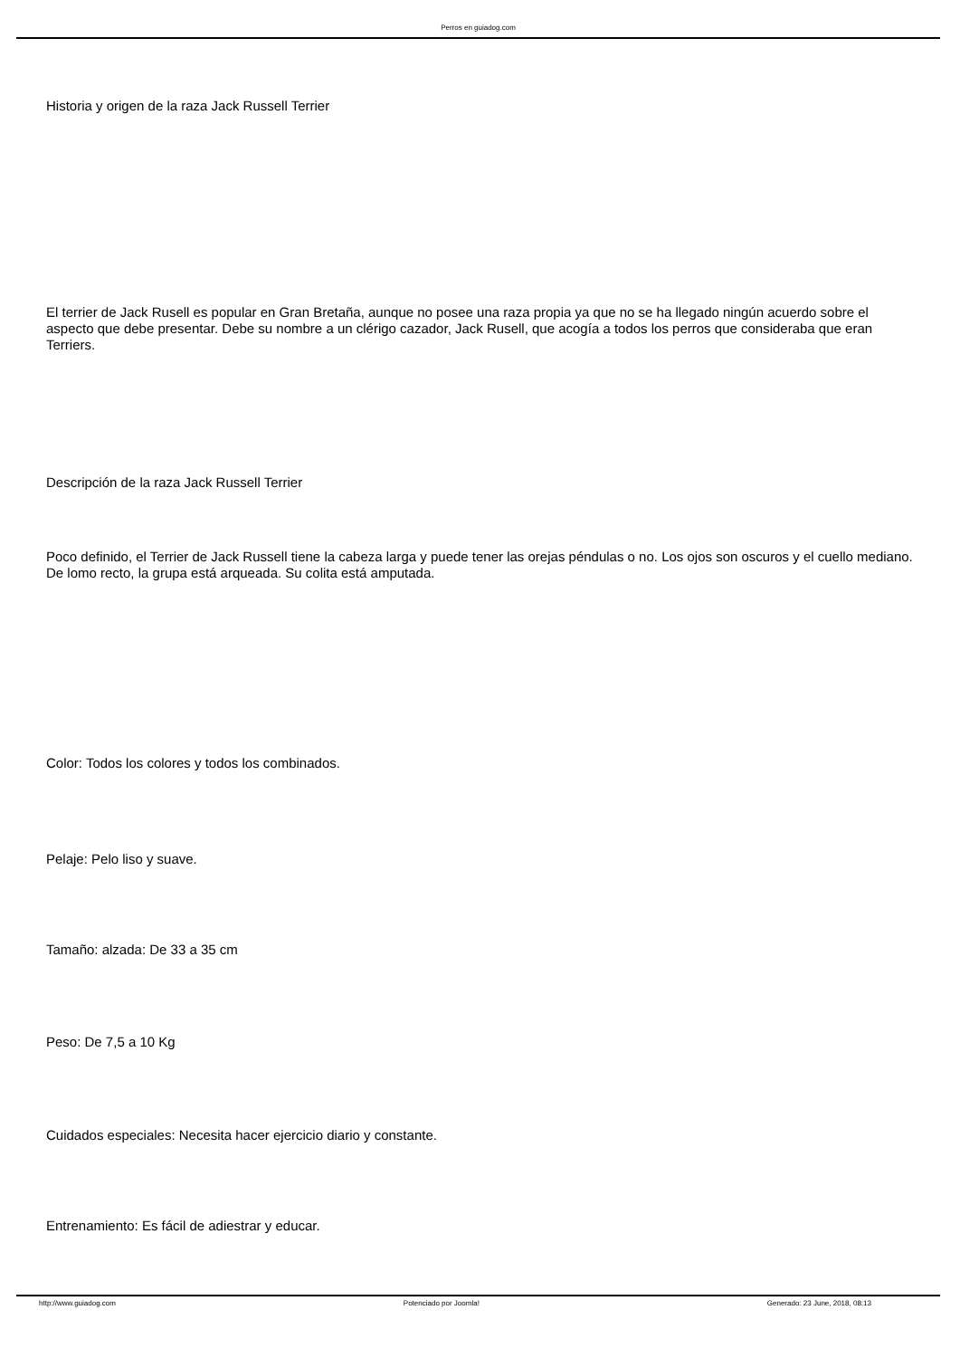Perros en guiadog.com
Historia y origen de la raza Jack Russell Terrier
El terrier de Jack Rusell es popular en Gran Bretaña, aunque no posee una raza propia ya que no se ha llegado ningún acuerdo sobre el aspecto que debe presentar. Debe su nombre a un clérigo cazador, Jack Rusell, que acogía a todos los perros que consideraba que eran Terriers.
Descripción de la raza Jack Russell Terrier
Poco definido, el Terrier de Jack Russell tiene la cabeza larga y puede tener las orejas péndulas o no. Los ojos son oscuros y el cuello mediano. De lomo recto, la grupa está arqueada. Su colita está amputada.
Color: Todos los colores y todos los combinados.
Pelaje: Pelo liso y suave.
Tamaño: alzada: De 33 a 35 cm
Peso: De 7,5 a 10 Kg
Cuidados especiales: Necesita hacer ejercicio diario y constante.
Entrenamiento: Es fácil de adiestrar y educar.
http://www.guiadog.com Potenciado por Joomla! Generado: 23 June, 2018, 08:13